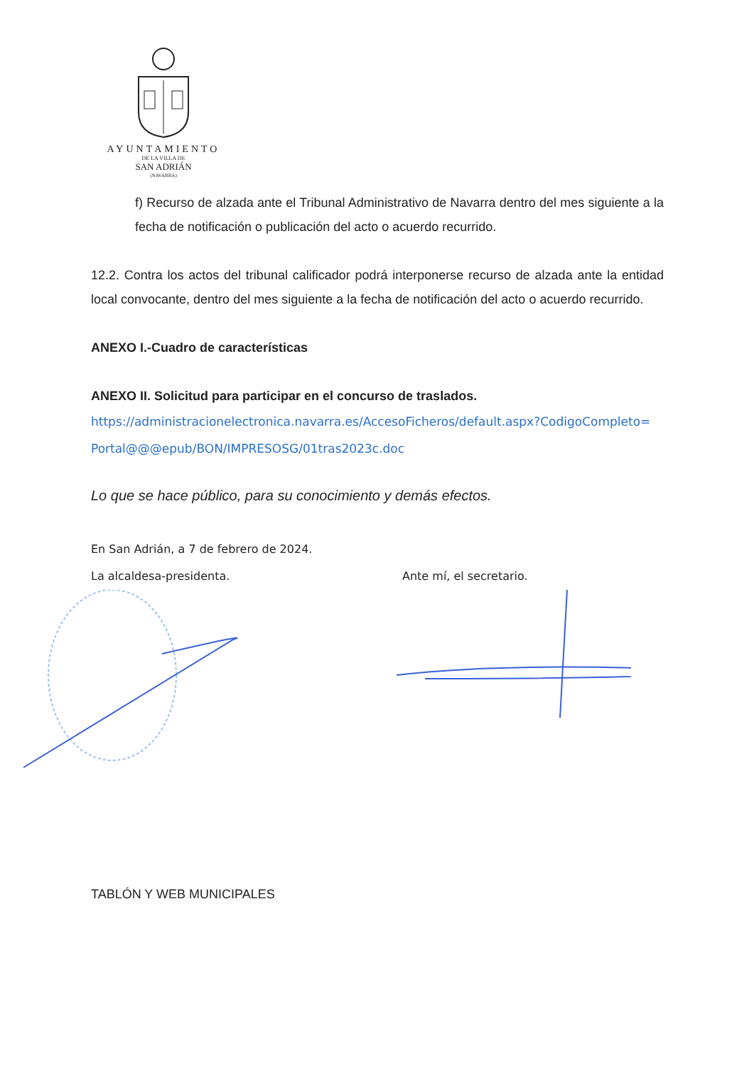AYUNTAMIENTO
DE LA VILLA DE
SAN ADRIÁN
(NAVARRA)
f) Recurso de alzada ante el Tribunal Administrativo de Navarra dentro del mes siguiente a la fecha de notificación o publicación del acto o acuerdo recurrido.
12.2. Contra los actos del tribunal calificador podrá interponerse recurso de alzada ante la entidad local convocante, dentro del mes siguiente a la fecha de notificación del acto o acuerdo recurrido.
ANEXO I.-Cuadro de características
ANEXO II. Solicitud para participar en el concurso de traslados.
https://administracionelectronica.navarra.es/AccesoFicheros/default.aspx?CodigoCompleto= Portal@@@epub/BON/IMPRESOSG/01tras2023c.doc
Lo que se hace público, para su conocimiento y demás efectos.
En San Adrián, a 7 de febrero de 2024.
La alcaldesa-presidenta. Ante mí, el secretario.
TABLÓN Y WEB MUNICIPALES